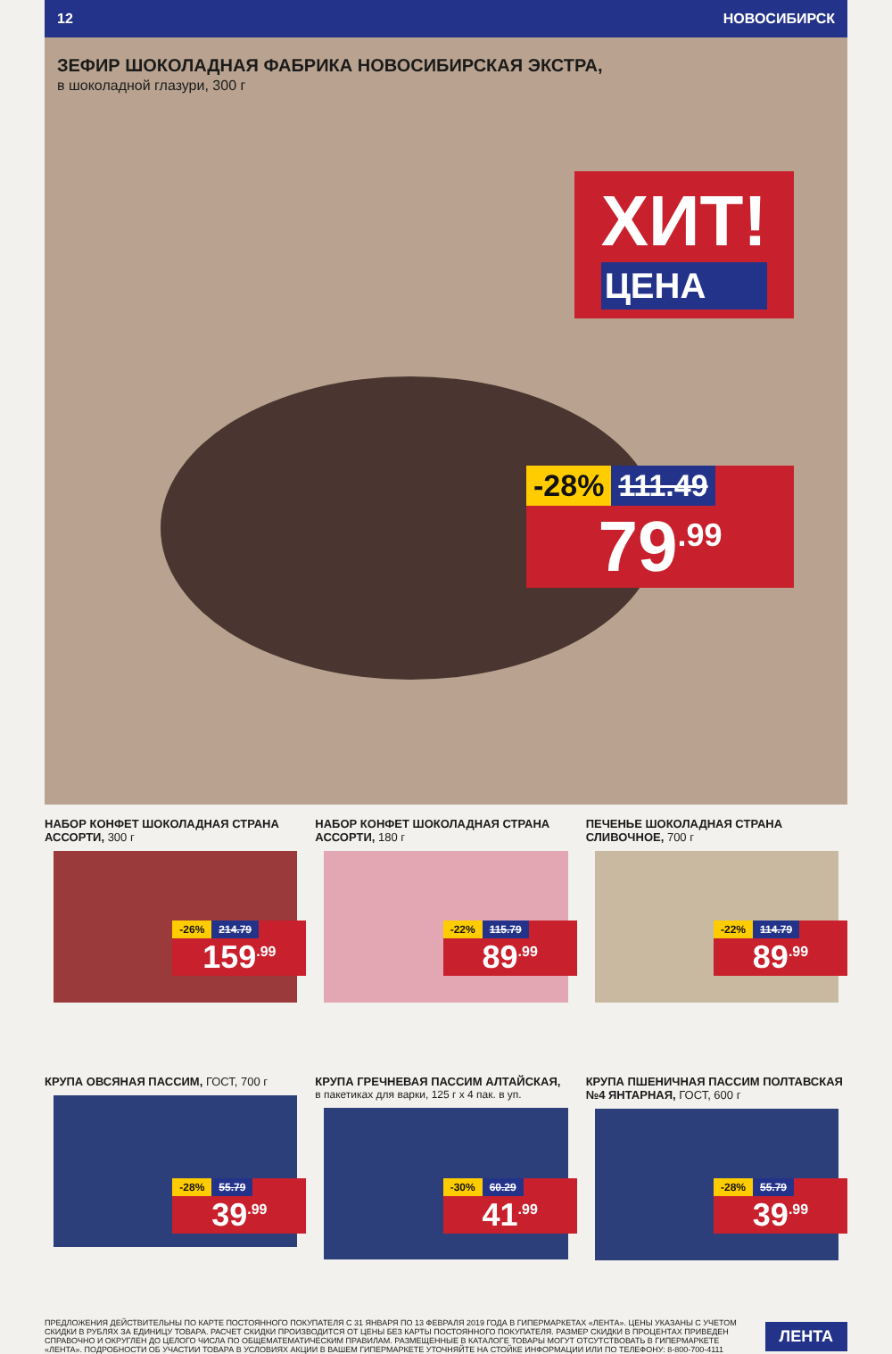12 НОВОСИБИРСК
ЗЕФИР ШОКОЛАДНАЯ ФАБРИКА НОВОСИБИРСКАЯ ЭКСТРА,
в шоколадной глазури, 300 г
ХИТ!
ЦЕНА
-28% 111.49
79<sup>.99</sup>
НАБОР КОНФЕТ ШОКОЛАДНАЯ СТРАНА АССОРТИ, 300 г
-26% 214.79
159<sup>.99</sup>
НАБОР КОНФЕТ ШОКОЛАДНАЯ СТРАНА АССОРТИ, 180 г
-22% 115.79
89<sup>.99</sup>
ПЕЧЕНЬЕ ШОКОЛАДНАЯ СТРАНА СЛИВОЧНОЕ, 700 г
-22% 114.79
89<sup>.99</sup>
КРУПА ОВСЯНАЯ ПАССИМ, ГОСТ, 700 г
-28% 55.79
39<sup>.99</sup>
КРУПА ГРЕЧНЕВАЯ ПАССИМ АЛТАЙСКАЯ,
в пакетиках для варки, 125 г х 4 пак. в уп.
-30% 60.29
41<sup>.99</sup>
КРУПА ПШЕНИЧНАЯ ПАССИМ ПОЛТАВСКАЯ №4 ЯНТАРНАЯ, ГОСТ, 600 г
-28% 55.79
39<sup>.99</sup>
ПРЕДЛОЖЕНИЯ ДЕЙСТВИТЕЛЬНЫ ПО КАРТЕ ПОСТОЯННОГО ПОКУПАТЕЛЯ С 31 ЯНВАРЯ ПО 13 ФЕВРАЛЯ 2019 ГОДА В ГИПЕРМАРКЕТАХ «ЛЕНТА». ЦЕНЫ УКАЗАНЫ С УЧЕТОМ СКИДКИ В РУБЛЯХ ЗА ЕДИНИЦУ ТОВАРА. РАСЧЕТ СКИДКИ ПРОИЗВОДИТСЯ ОТ ЦЕНЫ БЕЗ КАРТЫ ПОСТОЯННОГО ПОКУПАТЕЛЯ. РАЗМЕР СКИДКИ В ПРОЦЕНТАХ ПРИВЕДЕН СПРАВОЧНО И ОКРУГЛЕН ДО ЦЕЛОГО ЧИСЛА ПО ОБЩЕМАТЕМАТИЧЕСКИМ ПРАВИЛАМ. РАЗМЕЩЕННЫЕ В КАТАЛОГЕ ТОВАРЫ МОГУТ ОТСУТСТВОВАТЬ В ГИПЕРМАРКЕТЕ «ЛЕНТА». ПОДРОБНОСТИ ОБ УЧАСТИИ ТОВАРА В УСЛОВИЯХ АКЦИИ В ВАШЕМ ГИПЕРМАРКЕТЕ УТОЧНЯЙТЕ НА СТОЙКЕ ИНФОРМАЦИИ ИЛИ ПО ТЕЛЕФОНУ: 8-800-700-4111
ЛЕНТА